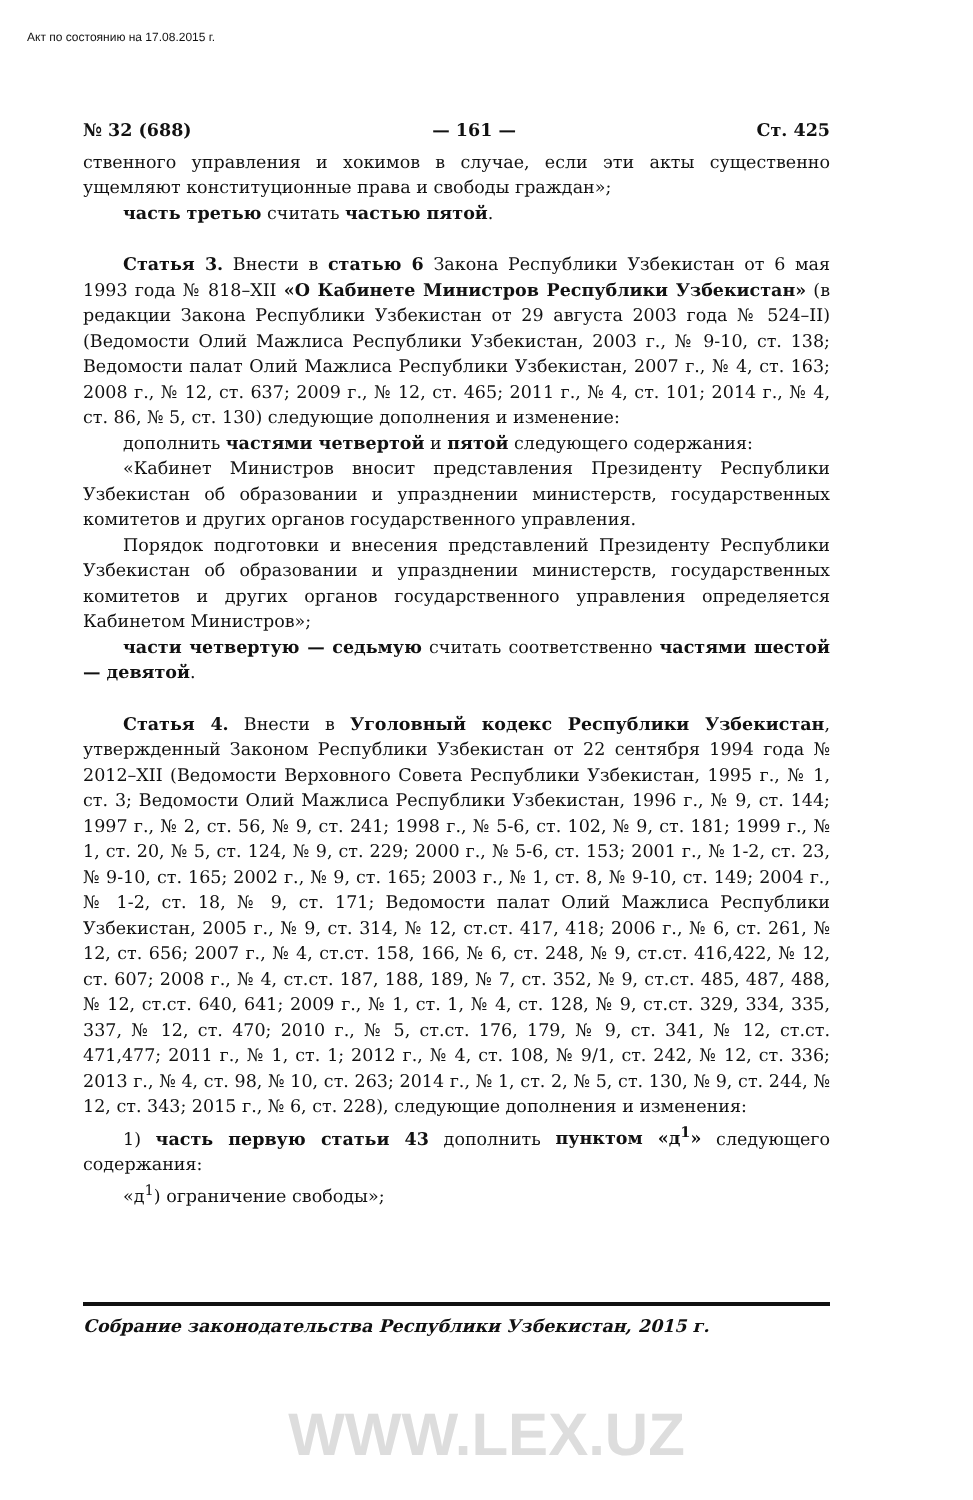Акт по состоянию на 17.08.2015 г.
№ 32 (688) — 161 — Ст. 425
ственного управления и хокимов в случае, если эти акты существенно ущемляют конституционные права и свободы граждан»;
часть третью считать частью пятой.
Статья 3. Внести в статью 6 Закона Республики Узбекистан от 6 мая 1993 года № 818–XII «О Кабинете Министров Республики Узбекистан» (в редакции Закона Республики Узбекистан от 29 августа 2003 года № 524–II) (Ведомости Олий Мажлиса Республики Узбекистан, 2003 г., № 9-10, ст. 138; Ведомости палат Олий Мажлиса Республики Узбекистан, 2007 г., № 4, ст. 163; 2008 г., № 12, ст. 637; 2009 г., № 12, ст. 465; 2011 г., № 4, ст. 101; 2014 г., № 4, ст. 86, № 5, ст. 130) следующие дополнения и изменение:
дополнить частями четвертой и пятой следующего содержания:
«Кабинет Министров вносит представления Президенту Республики Узбекистан об образовании и упразднении министерств, государственных комитетов и других органов государственного управления.
Порядок подготовки и внесения представлений Президенту Республики Узбекистан об образовании и упразднении министерств, государственных комитетов и других органов государственного управления определяется Кабинетом Министров»;
части четвертую — седьмую считать соответственно частями шестой — девятой.
Статья 4. Внести в Уголовный кодекс Республики Узбекистан, утвержденный Законом Республики Узбекистан от 22 сентября 1994 года № 2012–XII (Ведомости Верховного Совета Республики Узбекистан, 1995 г., № 1, ст. 3; Ведомости Олий Мажлиса Республики Узбекистан, 1996 г., № 9, ст. 144; 1997 г., № 2, ст. 56, № 9, ст. 241; 1998 г., № 5-6, ст. 102, № 9, ст. 181; 1999 г., № 1, ст. 20, № 5, ст. 124, № 9, ст. 229; 2000 г., № 5-6, ст. 153; 2001 г., № 1-2, ст. 23, № 9-10, ст. 165; 2002 г., № 9, ст. 165; 2003 г., № 1, ст. 8, № 9-10, ст. 149; 2004 г., № 1-2, ст. 18, № 9, ст. 171; Ведомости палат Олий Мажлиса Республики Узбекистан, 2005 г., № 9, ст. 314, № 12, ст.ст. 417, 418; 2006 г., № 6, ст. 261, № 12, ст. 656; 2007 г., № 4, ст.ст. 158, 166, № 6, ст. 248, № 9, ст.ст. 416,422, № 12, ст. 607; 2008 г., № 4, ст.ст. 187, 188, 189, № 7, ст. 352, № 9, ст.ст. 485, 487, 488, № 12, ст.ст. 640, 641; 2009 г., № 1, ст. 1, № 4, ст. 128, № 9, ст.ст. 329, 334, 335, 337, № 12, ст. 470; 2010 г., № 5, ст.ст. 176, 179, № 9, ст. 341, № 12, ст.ст. 471,477; 2011 г., № 1, ст. 1; 2012 г., № 4, ст. 108, № 9/1, ст. 242, № 12, ст. 336; 2013 г., № 4, ст. 98, № 10, ст. 263; 2014 г., № 1, ст. 2, № 5, ст. 130, № 9, ст. 244, № 12, ст. 343; 2015 г., № 6, ст. 228), следующие дополнения и изменения:
1) часть первую статьи 43 дополнить пунктом «д<sup>1</sup>» следующего содержания:
«д<sup>1</sup>) ограничение свободы»;
Собрание законодательства Республики Узбекистан, 2015 г.
WWW.LEX.UZ